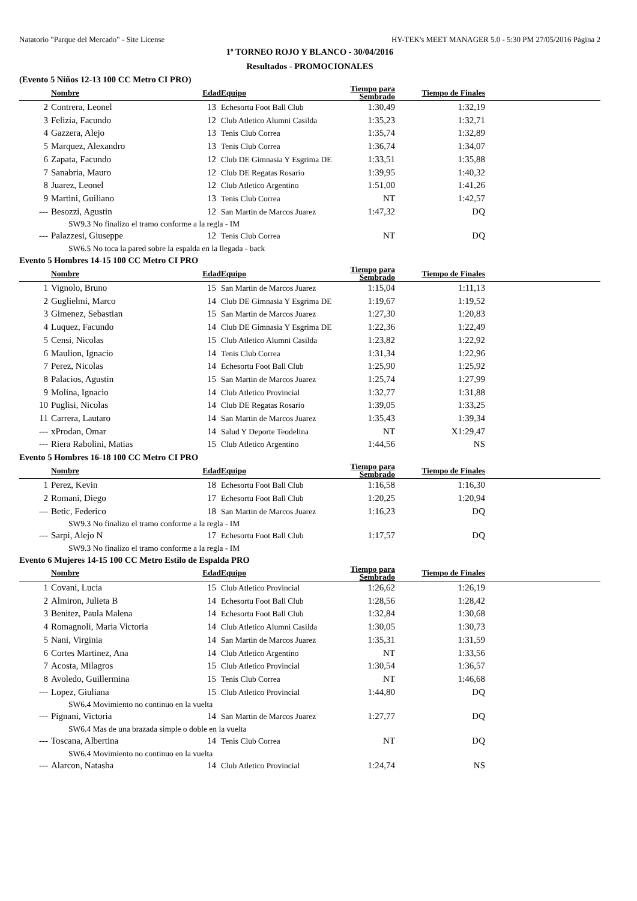Natatorio "Parque del Mercado" - Site License HY-TEK's MEET MANAGER 5.0 - 5:30 PM 27/05/2016 Página 2
1º TORNEO ROJO Y BLANCO - 30/04/2016
Resultados - PROMOCIONALES
(Evento 5 Niños 12-13 100 CC Metro CI PRO)
| | Nombre | Edad | Equipo | Tiempo para Sembrado | Tiempo de Finales | |
| --- | --- | --- | --- | --- | --- | --- |
| 2 | Contrera, Leonel | 13 | Echesortu Foot Ball Club | 1:30,49 | 1:32,19 | |
| 3 | Felizia, Facundo | 12 | Club Atletico Alumni Casilda | 1:35,23 | 1:32,71 | |
| 4 | Gazzera, Alejo | 13 | Tenis Club Correa | 1:35,74 | 1:32,89 | |
| 5 | Marquez, Alexandro | 13 | Tenis Club Correa | 1:36,74 | 1:34,07 | |
| 6 | Zapata, Facundo | 12 | Club DE Gimnasia Y Esgrima DE | 1:33,51 | 1:35,88 | |
| 7 | Sanabria, Mauro | 12 | Club DE Regatas Rosario | 1:39,95 | 1:40,32 | |
| 8 | Juarez, Leonel | 12 | Club Atletico Argentino | 1:51,00 | 1:41,26 | |
| 9 | Martini, Guiliano | 13 | Tenis Club Correa | NT | 1:42,57 | |
| --- | Besozzi, Agustin | 12 | San Martin de Marcos Juarez | 1:47,32 | DQ | |
| SW9.3 No finalizo el tramo conforme a la regla - IM | | | | | | |
| --- | Palazzesi, Giuseppe | 12 | Tenis Club Correa | NT | DQ | |
| SW6.5 No toca la pared sobre la espalda en la llegada - back | | | | | | |
Evento 5 Hombres 14-15 100 CC Metro CI PRO
| | Nombre | Edad | Equipo | Tiempo para Sembrado | Tiempo de Finales | |
| --- | --- | --- | --- | --- | --- | --- |
| 1 | Vignolo, Bruno | 15 | San Martin de Marcos Juarez | 1:15,04 | 1:11,13 | |
| 2 | Guglielmi, Marco | 14 | Club DE Gimnasia Y Esgrima DE | 1:19,67 | 1:19,52 | |
| 3 | Gimenez, Sebastian | 15 | San Martin de Marcos Juarez | 1:27,30 | 1:20,83 | |
| 4 | Luquez, Facundo | 14 | Club DE Gimnasia Y Esgrima DE | 1:22,36 | 1:22,49 | |
| 5 | Censi, Nicolas | 15 | Club Atletico Alumni Casilda | 1:23,82 | 1:22,92 | |
| 6 | Maulion, Ignacio | 14 | Tenis Club Correa | 1:31,34 | 1:22,96 | |
| 7 | Perez, Nicolas | 14 | Echesortu Foot Ball Club | 1:25,90 | 1:25,92 | |
| 8 | Palacios, Agustin | 15 | San Martin de Marcos Juarez | 1:25,74 | 1:27,99 | |
| 9 | Molina, Ignacio | 14 | Club Atletico Provincial | 1:32,77 | 1:31,88 | |
| 10 | Puglisi, Nicolas | 14 | Club DE Regatas Rosario | 1:39,05 | 1:33,25 | |
| 11 | Carrera, Lautaro | 14 | San Martin de Marcos Juarez | 1:35,43 | 1:39,34 | |
| --- | xProdan, Omar | 14 | Salud Y Deporte Teodelina | NT | X1:29,47 | |
| --- | Riera Rabolini, Matias | 15 | Club Atletico Argentino | 1:44,56 | NS | |
Evento 5 Hombres 16-18 100 CC Metro CI PRO
| | Nombre | Edad | Equipo | Tiempo para Sembrado | Tiempo de Finales | |
| --- | --- | --- | --- | --- | --- | --- |
| 1 | Perez, Kevin | 18 | Echesortu Foot Ball Club | 1:16,58 | 1:16,30 | |
| 2 | Romani, Diego | 17 | Echesortu Foot Ball Club | 1:20,25 | 1:20,94 | |
| --- | Betic, Federico | 18 | San Martin de Marcos Juarez | 1:16,23 | DQ | |
| SW9.3 No finalizo el tramo conforme a la regla - IM | | | | | | |
| --- | Sarpi, Alejo N | 17 | Echesortu Foot Ball Club | 1:17,57 | DQ | |
| SW9.3 No finalizo el tramo conforme a la regla - IM | | | | | | |
Evento 6 Mujeres 14-15 100 CC Metro Estilo de Espalda PRO
| | Nombre | Edad | Equipo | Tiempo para Sembrado | Tiempo de Finales | |
| --- | --- | --- | --- | --- | --- | --- |
| 1 | Covani, Lucia | 15 | Club Atletico Provincial | 1:26,62 | 1:26,19 | |
| 2 | Almiron, Julieta B | 14 | Echesortu Foot Ball Club | 1:28,56 | 1:28,42 | |
| 3 | Benitez, Paula Malena | 14 | Echesortu Foot Ball Club | 1:32,84 | 1:30,68 | |
| 4 | Romagnoli, Maria Victoria | 14 | Club Atletico Alumni Casilda | 1:30,05 | 1:30,73 | |
| 5 | Nani, Virginia | 14 | San Martin de Marcos Juarez | 1:35,31 | 1:31,59 | |
| 6 | Cortes Martinez, Ana | 14 | Club Atletico Argentino | NT | 1:33,56 | |
| 7 | Acosta, Milagros | 15 | Club Atletico Provincial | 1:30,54 | 1:36,57 | |
| 8 | Avoledo, Guillermina | 15 | Tenis Club Correa | NT | 1:46,68 | |
| --- | Lopez, Giuliana | 15 | Club Atletico Provincial | 1:44,80 | DQ | |
| SW6.4 Movimiento no continuo en la vuelta | | | | | | |
| --- | Pignani, Victoria | 14 | San Martin de Marcos Juarez | 1:27,77 | DQ | |
| SW6.4 Mas de una brazada simple o doble en la vuelta | | | | | | |
| --- | Toscana, Albertina | 14 | Tenis Club Correa | NT | DQ | |
| SW6.4 Movimiento no continuo en la vuelta | | | | | | |
| --- | Alarcon, Natasha | 14 | Club Atletico Provincial | 1:24,74 | NS | |